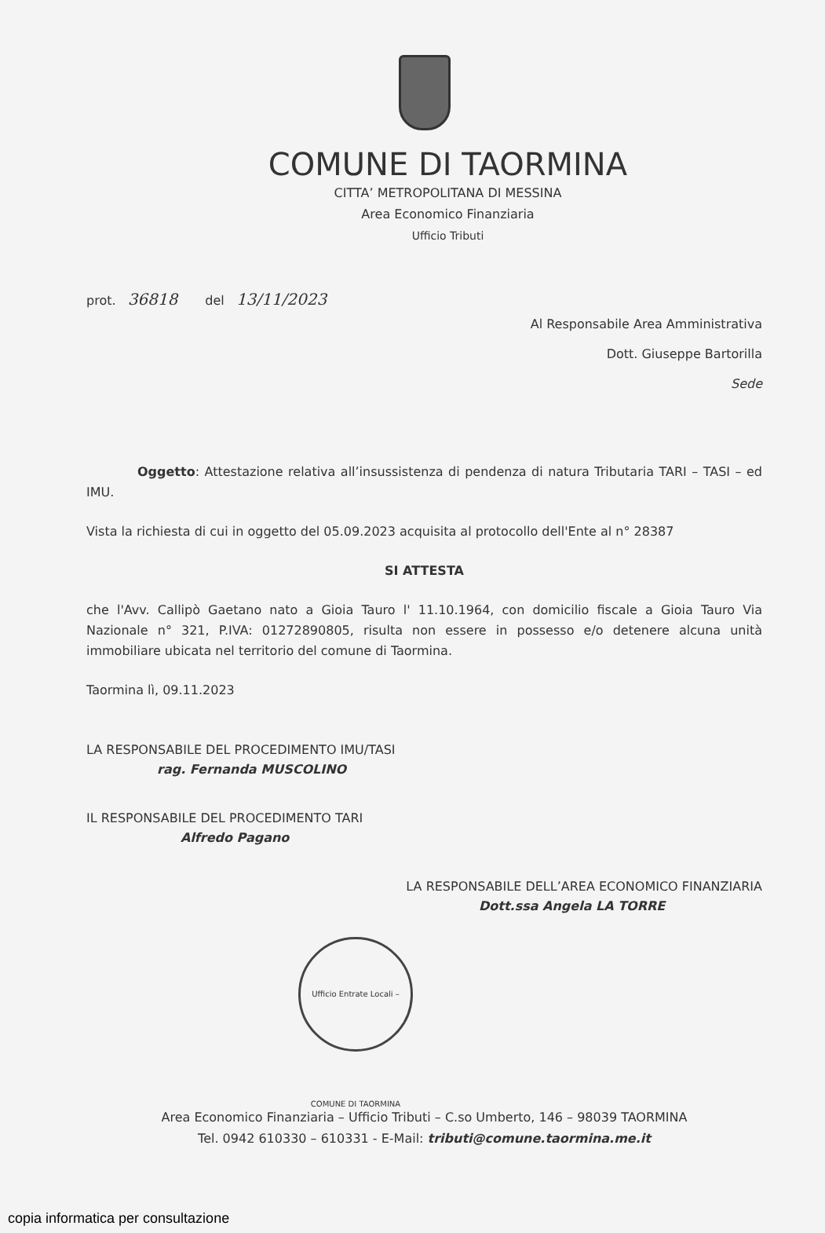COMUNE DI TAORMINA
CITTA’ METROPOLITANA DI MESSINA
Area Economico Finanziaria
Ufficio Tributi
prot. 36818 del 13/11/2023
Al Responsabile Area Amministrativa
Dott. Giuseppe Bartorilla
Sede
Oggetto: Attestazione relativa all’insussistenza di pendenza di natura Tributaria TARI – TASI – ed IMU.
Vista la richiesta di cui in oggetto del 05.09.2023 acquisita al protocollo dell'Ente al n° 28387
SI ATTESTA
che l'Avv. Callipò Gaetano nato a Gioia Tauro l' 11.10.1964, con domicilio fiscale a Gioia Tauro Via Nazionale n° 321, P.IVA: 01272890805, risulta non essere in possesso e/o detenere alcuna unità immobiliare ubicata nel territorio del comune di Taormina.
Taormina lì, 09.11.2023
LA RESPONSABILE DEL PROCEDIMENTO IMU/TASI
rag. Fernanda MUSCOLINO
IL RESPONSABILE DEL PROCEDIMENTO TARI
Alfredo Pagano
LA RESPONSABILE DELL’AREA ECONOMICO FINANZIARIA
Dott.ssa Angela LA TORRE
Ufficio Entrate Locali – COMUNE DI TAORMINA
Area Economico Finanziaria – Ufficio Tributi – C.so Umberto, 146 – 98039 TAORMINA
Tel. 0942 610330 – 610331 - E-Mail: tributi@comune.taormina.me.it
copia informatica per consultazione